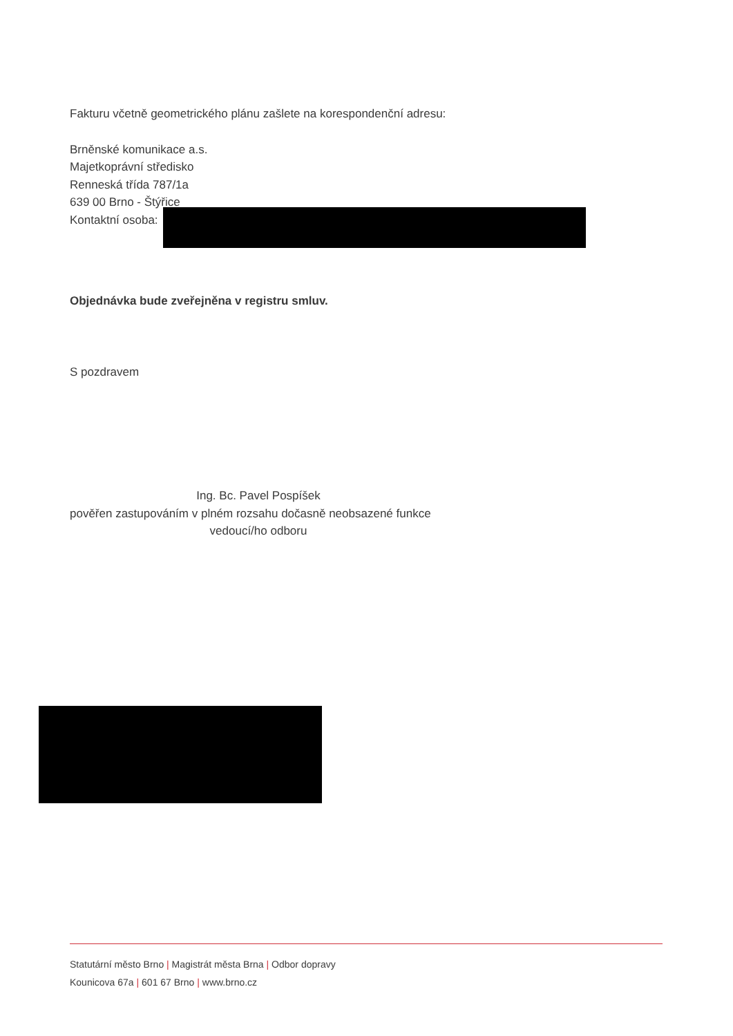Fakturu včetně geometrického plánu zašlete na korespondenční adresu:
Brněnské komunikace a.s.
Majetkoprávní středisko
Renneská třída 787/1a
639 00 Brno - Štýřice
Kontaktní osoba:
Objednávka bude zveřejněna v registru smluv.
S pozdravem
Ing. Bc. Pavel Pospíšek
pověřen zastupováním v plném rozsahu dočasně neobsazené funkce
vedoucí/ho odboru
Statutární město Brno | Magistrát města Brna | Odbor dopravy
Kounicova 67a | 601 67 Brno | www.brno.cz